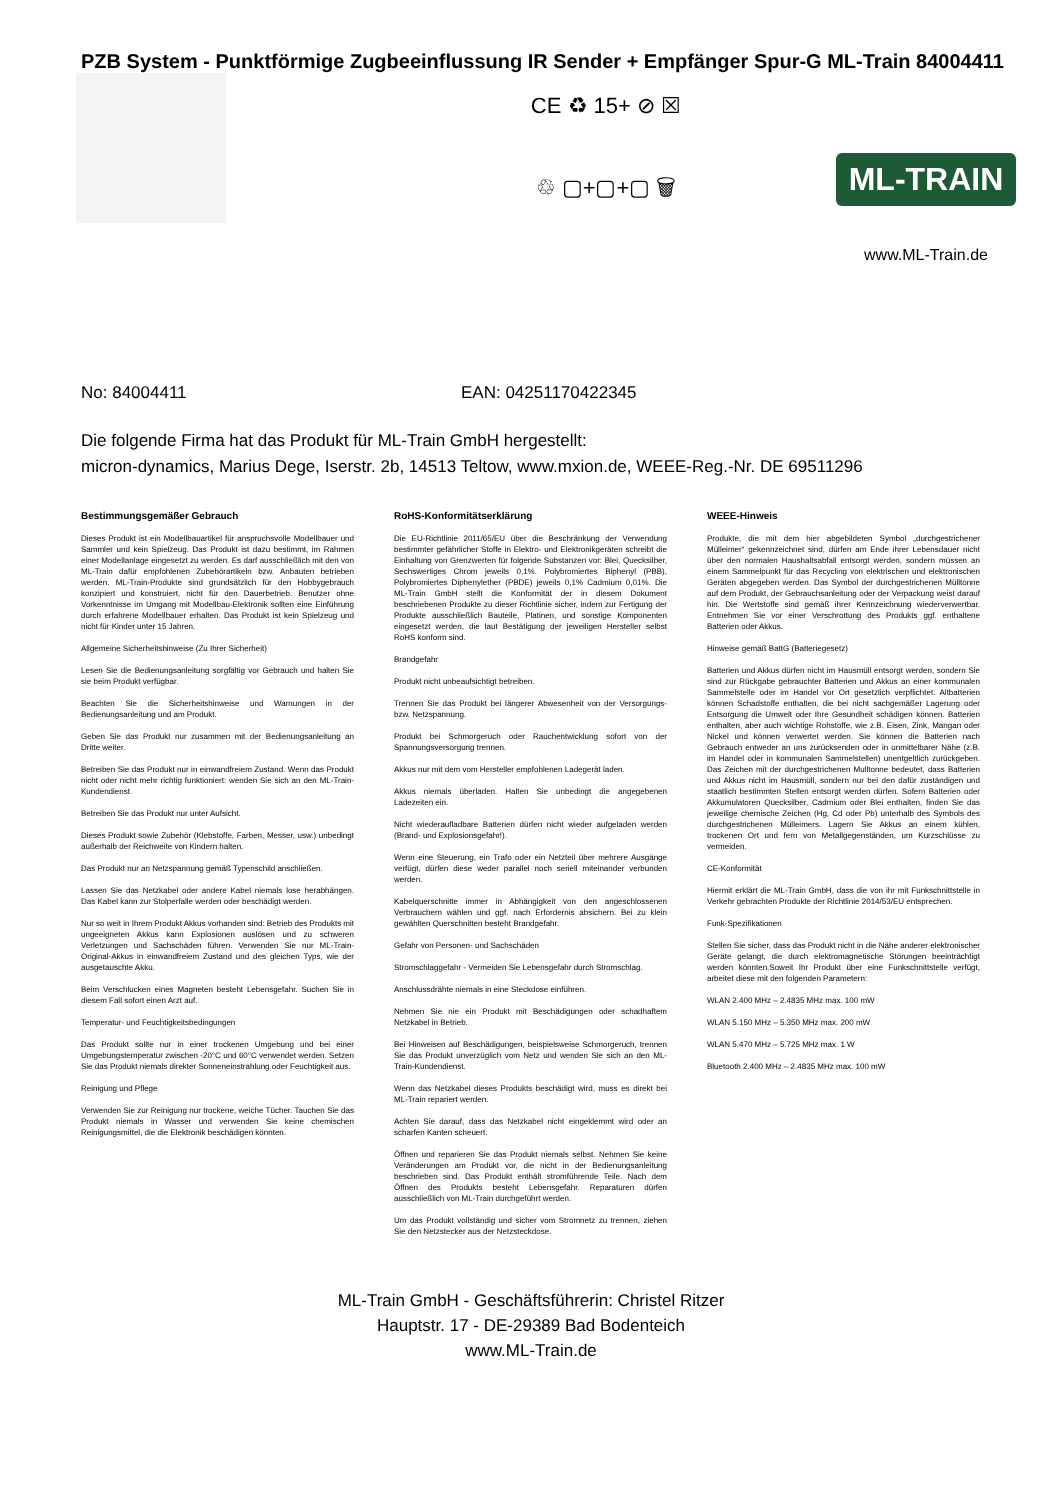PZB System - Punktförmige Zugbeeinflussung IR Sender + Empfänger Spur-G ML-Train 84004411
CE ♻ 15+ ⊘ ☒
♲ ▢+▢+▢ 🗑
ML-TRAIN
www.ML-Train.de
No: 84004411 EAN: 04251170422345
Die folgende Firma hat das Produkt für ML-Train GmbH hergestellt:
micron-dynamics, Marius Dege, Iserstr. 2b, 14513 Teltow, www.mxion.de, WEEE-Reg.-Nr. DE 69511296
Bestimmungsgemäßer Gebrauch
Dieses Produkt ist ein Modellbauartikel für anspruchsvolle Modellbauer und Sammler und kein Spielzeug. Das Produkt ist dazu bestimmt, im Rahmen einer Modellanlage eingesetzt zu werden. Es darf ausschließlich mit den von ML-Train dafür empfohlenen Zubehörartikeln bzw. Anbauten betrieben werden. ML-Train-Produkte sind grundsätzlich für den Hobbygebrauch konzipiert und konstruiert, nicht für den Dauerbetrieb. Benutzer ohne Vorkenntnisse im Umgang mit Modellbau-Elektronik sollten eine Einführung durch erfahrene Modellbauer erhalten. Das Produkt ist kein Spielzeug und nicht für Kinder unter 15 Jahren.
Allgemeine Sicherheitshinweise (Zu Ihrer Sicherheit)
Lesen Sie die Bedienungsanleitung sorgfältig vor Gebrauch und halten Sie sie beim Produkt verfügbar.
Beachten Sie die Sicherheitshinweise und Warnungen in der Bedienungsanleitung und am Produkt.
Geben Sie das Produkt nur zusammen mit der Bedienungsanleitung an Dritte weiter.
Betreiben Sie das Produkt nur in einwandfreiem Zustand. Wenn das Produkt nicht oder nicht mehr richtig funktioniert: wenden Sie sich an den ML-Train-Kundendienst.
Betreiben Sie das Produkt nur unter Aufsicht.
Dieses Produkt sowie Zubehör (Klebstoffe, Farben, Messer, usw.) unbedingt außerhalb der Reichweite von Kindern halten.
Das Produkt nur an Netzspannung gemäß Typenschild anschließen.
Lassen Sie das Netzkabel oder andere Kabel niemals lose herabhängen. Das Kabel kann zur Stolperfalle werden oder beschädigt werden.
Nur so weit in Ihrem Produkt Akkus vorhanden sind: Betrieb des Produkts mit ungeeigneten Akkus kann Explosionen auslösen und zu schweren Verletzungen und Sachschäden führen. Verwenden Sie nur ML-Train-Original-Akkus in einwandfreiem Zustand und des gleichen Typs, wie der ausgetauschte Akku.
Beim Verschlucken eines Magneten besteht Lebensgefahr. Suchen Sie in diesem Fall sofort einen Arzt auf.
Temperatur- und Feuchtigkeitsbedingungen
Das Produkt sollte nur in einer trockenen Umgebung und bei einer Umgebungstemperatur zwischen -20°C und 60°C verwendet werden. Setzen Sie das Produkt niemals direkter Sonneneinstrahlung oder Feuchtigkeit aus.
Reinigung und Pflege
Verwenden Sie zur Reinigung nur trockene, weiche Tücher. Tauchen Sie das Produkt niemals in Wasser und verwenden Sie keine chemischen Reinigungsmittel, die die Elektronik beschädigen könnten.
RoHS-Konformitätserklärung
Die EU-Richtlinie 2011/65/EU über die Beschränkung der Verwendung bestimmter gefährlicher Stoffe in Elektro- und Elektronikgeräten schreibt die Einhaltung von Grenzwerten für folgende Substanzen vor: Blei, Quecksilber, Sechswertiges Chrom jeweils 0,1%. Polybromiertes Biphenyl (PBB), Polybromiertes Diphenylether (PBDE) jeweils 0,1% Cadmium 0,01%. Die ML-Train GmbH stellt die Konformität der in diesem Dokument beschriebenen Produkte zu dieser Richtlinie sicher, indem zur Fertigung der Produkte ausschließlich Bauteile, Platinen, und sonstige Komponenten eingesetzt werden, die laut Bestätigung der jeweiligen Hersteller selbst RoHS konform sind.
Brandgefahr
Produkt nicht unbeaufsichtigt betreiben.
Trennen Sie das Produkt bei längerer Abwesenheit von der Versorgungs- bzw. Netzspannung.
Produkt bei Schmorgeruch oder Rauchentwicklung sofort von der Spannungsversorgung trennen.
Akkus nur mit dem vom Hersteller empfohlenen Ladegerät laden.
Akkus niemals überladen. Halten Sie unbedingt die angegebenen Ladezeiten ein.
Nicht wiederaufladbare Batterien dürfen nicht wieder aufgeladen werden (Brand- und Explosionsgefahr!).
Wenn eine Steuerung, ein Trafo oder ein Netzteil über mehrere Ausgänge verfügt, dürfen diese weder parallel noch seriell miteinander verbunden werden.
Kabelquerschnitte immer in Abhängigkeit von den angeschlossenen Verbrauchern wählen und ggf. nach Erfordernis absichern. Bei zu klein gewählten Querschnitten besteht Brandgefahr.
Gefahr von Personen- und Sachschäden
Stromschlaggefahr - Vermeiden Sie Lebensgefahr durch Stromschlag.
Anschlussdrähte niemals in eine Steckdose einführen.
Nehmen Sie nie ein Produkt mit Beschädigungen oder schadhaftem Netzkabel in Betrieb.
Bei Hinweisen auf Beschädigungen, beispielsweise Schmorgeruch, trennen Sie das Produkt unverzüglich vom Netz und wenden Sie sich an den ML-Train-Kundendienst.
Wenn das Netzkabel dieses Produkts beschädigt wird, muss es direkt bei ML-Train repariert werden.
Achten Sie darauf, dass das Netzkabel nicht eingeklemmt wird oder an scharfen Kanten scheuert.
Öffnen und reparieren Sie das Produkt niemals selbst. Nehmen Sie keine Veränderungen am Produkt vor, die nicht in der Bedienungsanleitung beschrieben sind. Das Produkt enthält stromführende Teile. Nach dem Öffnen des Produkts besteht Lebensgefahr. Reparaturen dürfen ausschließlich von ML-Train durchgeführt werden.
Um das Produkt vollständig und sicher vom Stromnetz zu trennen, ziehen Sie den Netzstecker aus der Netzsteckdose.
WEEE-Hinweis
Produkte, die mit dem hier abgebildeten Symbol „durchgestrichener Mülleimer“ gekennzeichnet sind, dürfen am Ende ihrer Lebensdauer nicht über den normalen Haushaltsabfall entsorgt werden, sondern müssen an einem Sammelpunkt für das Recycling von elektrischen und elektronischen Geräten abgegeben werden. Das Symbol der durchgestrichenen Mülltonne auf dem Produkt, der Gebrauchsanleitung oder der Verpackung weist darauf hin. Die Wertstoffe sind gemäß ihrer Kennzeichnung wiederverwertbar. Entnehmen Sie vor einer Verschrottung des Produkts ggf. enthaltene Batterien oder Akkus.
Hinweise gemäß BattG (Batteriegesetz)
Batterien und Akkus dürfen nicht im Hausmüll entsorgt werden, sondern Sie sind zur Rückgabe gebrauchter Batterien und Akkus an einer kommunalen Sammelstelle oder im Handel vor Ort gesetzlich verpflichtet. Altbatterien können Schadstoffe enthalten, die bei nicht sachgemäßer Lagerung oder Entsorgung die Umwelt oder Ihre Gesundheit schädigen können. Batterien enthalten, aber auch wichtige Rohstoffe, wie z.B. Eisen, Zink, Mangan oder Nickel und können verwertet werden. Sie können die Batterien nach Gebrauch entweder an uns zurücksenden oder in unmittelbarer Nähe (z.B. im Handel oder in kommunalen Sammelstellen) unentgeltlich zurückgeben. Das Zeichen mit der durchgestrichenen Mulltonne bedeutet, dass Batterien und Akkus nicht im Hausmüll, sondern nur bei den dafür zuständigen und staatlich bestimmten Stellen entsorgt werden dürfen. Sofern Batterien oder Akkumulatoren Quecksilber, Cadmium oder Blei enthalten, finden Sie das jeweilige chemische Zeichen (Hg, Cd oder Pb) unterhalb des Symbols des durchgestrichenen Mülleimers. Lagern Sie Akkus an einem kühlen, trockenen Ort und fern von Metallgegenständen, um Kurzschlüsse zu vermeiden.
CE-Konformität
Hiermit erklärt die ML-Train GmbH, dass die von ihr mit Funkschnittstelle in Verkehr gebrachten Produkte der Richtlinie 2014/53/EU entsprechen.
Funk-Spezifikationen
Stellen Sie sicher, dass das Produkt nicht in die Nähe anderer elektronischer Geräte gelangt, die durch elektromagnetische Störungen beeinträchtigt werden könnten.Soweit Ihr Produkt über eine Funkschnittstelle verfügt, arbeitet diese mit den folgenden Parametern:
WLAN 2.400 MHz – 2.4835 MHz max. 100 mW
WLAN 5.150 MHz – 5.350 MHz max. 200 mW
WLAN 5.470 MHz – 5.725 MHz max. 1 W
Bluetooth 2.400 MHz – 2.4835 MHz max. 100 mW
ML-Train GmbH - Geschäftsführerin: Christel Ritzer
Hauptstr. 17 - DE-29389 Bad Bodenteich
www.ML-Train.de